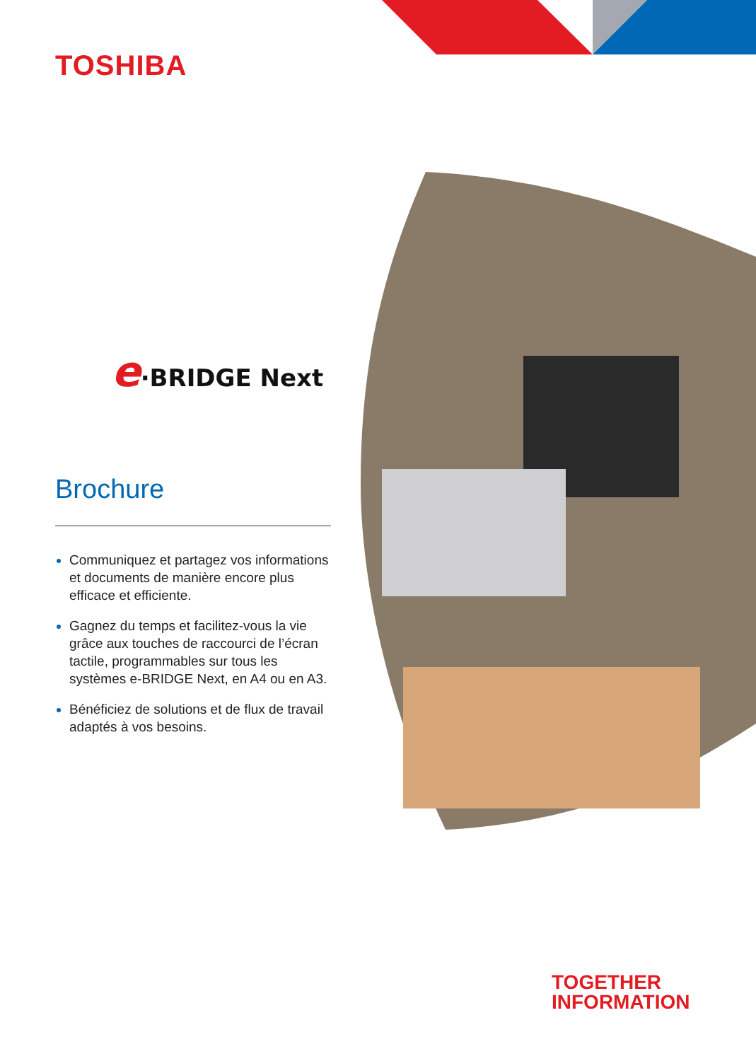TOSHIBA
e·BRIDGE Next
Brochure
Communiquez et partagez vos informations et documents de manière encore plus efficace et efficiente.
Gagnez du temps et facilitez-vous la vie grâce aux touches de raccourci de l’écran tactile, programmables sur tous les systèmes e-BRIDGE Next, en A4 ou en A3.
Bénéficiez de solutions et de flux de travail adaptés à vos besoins.
TOGETHER
INFORMATION